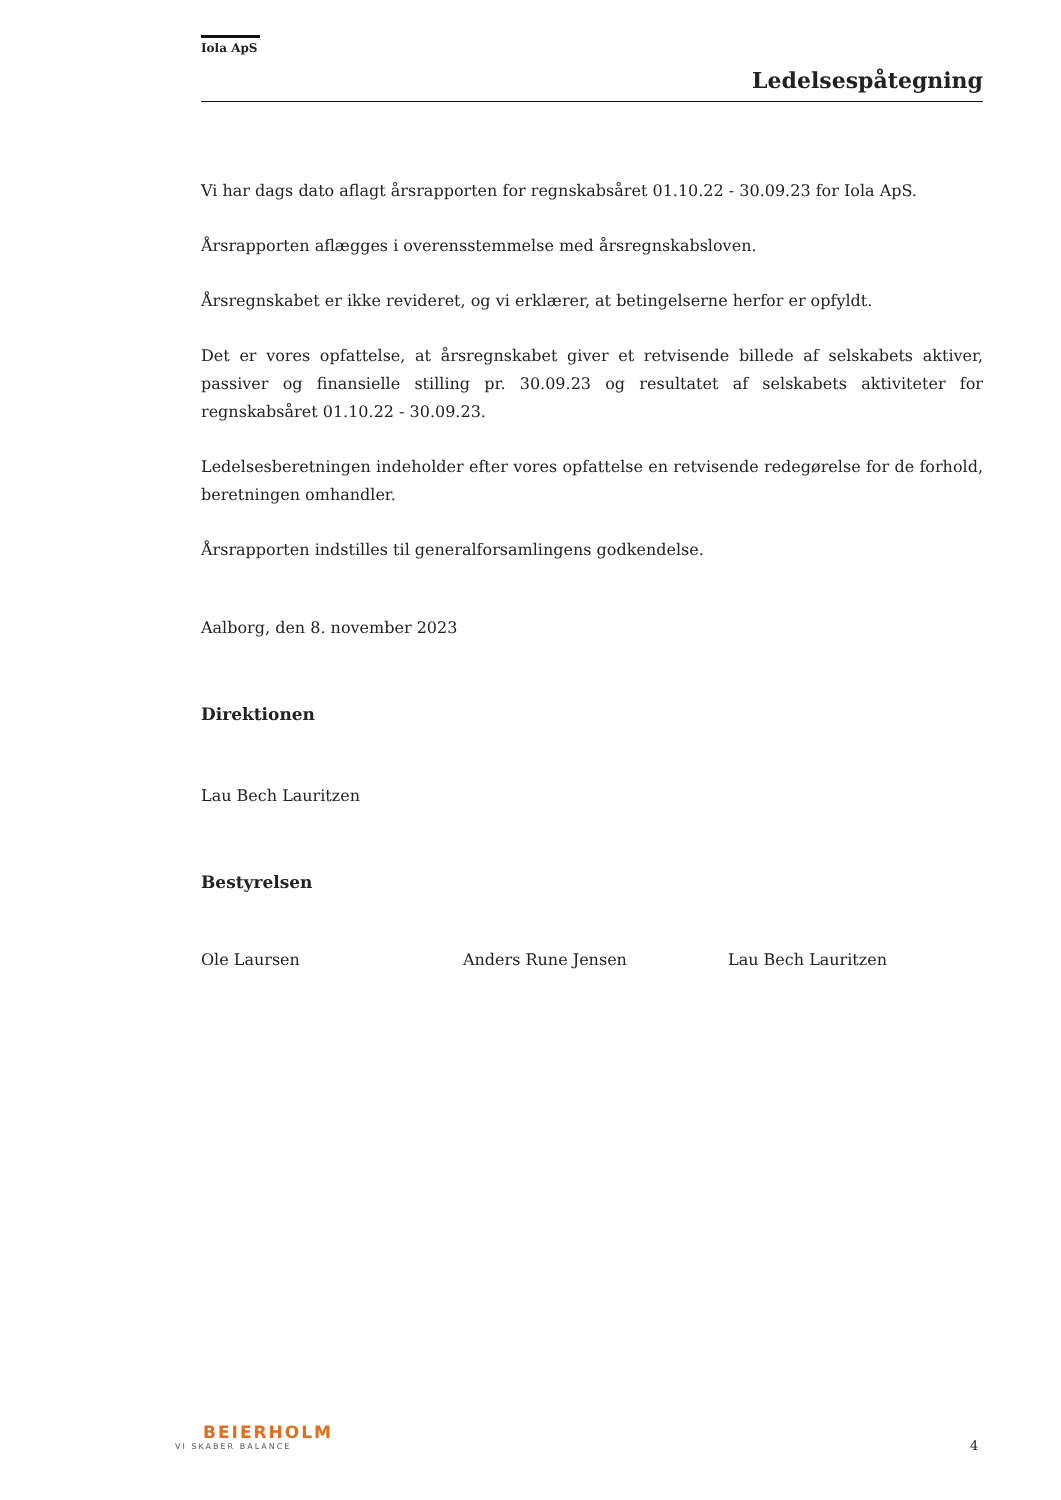Iola ApS
Ledelsespåtegning
Vi har dags dato aflagt årsrapporten for regnskabsåret 01.10.22 - 30.09.23 for Iola ApS.
Årsrapporten aflægges i overensstemmelse med årsregnskabsloven.
Årsregnskabet er ikke revideret, og vi erklærer, at betingelserne herfor er opfyldt.
Det er vores opfattelse, at årsregnskabet giver et retvisende billede af selskabets aktiver, passiver og finansielle stilling pr. 30.09.23 og resultatet af selskabets aktiviteter for regnskabsåret 01.10.22 - 30.09.23.
Ledelsesberetningen indeholder efter vores opfattelse en retvisende redegørelse for de forhold, beretningen omhandler.
Årsrapporten indstilles til generalforsamlingens godkendelse.
Aalborg, den 8. november 2023
Direktionen
Lau Bech Lauritzen
Bestyrelsen
Ole Laursen Anders Rune Jensen Lau Bech Lauritzen
BEIERHOLM
VI SKABER BALANCE
4